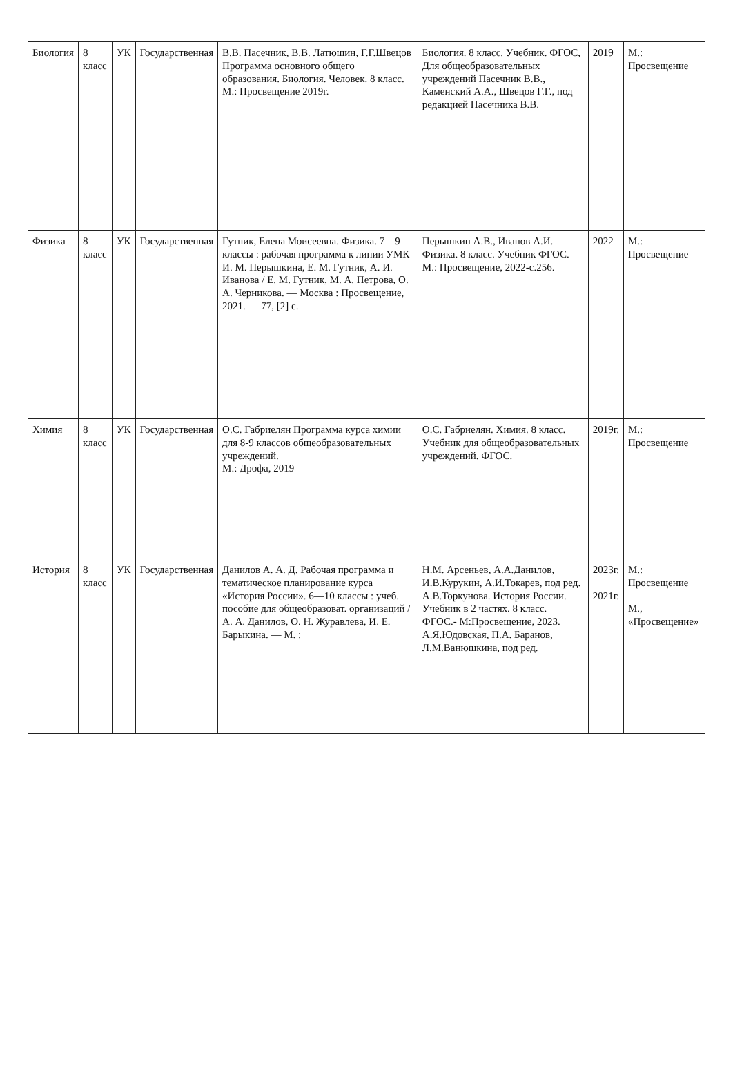| Биология | 8 класс | УК | Государственная | В.В. Пасечник, В.В. Латюшин, Г.Г.Швецов Программа основного общего образования. Биология. Человек. 8 класс. М.: Просвещение 2019г. | Биология. 8 класс. Учебник. ФГОС, Для общеобразовательных учреждений Пасечник В.В., Каменский А.А., Швецов Г.Г., под редакцией Пасечника В.В. | 2019 | М.: Просвещение |
| Физика | 8 класс | УК | Государственная | Гутник, Елена Моисеевна. Физика. 7—9 классы : рабочая программа к линии УМК И. М. Перышкина, Е. М. Гутник, А. И. Иванова / Е. М. Гутник, М. А. Петрова, О. А. Черникова. — Москва : Просвещение, 2021. — 77, [2] с. | Перышкин А.В., Иванов А.И. Физика. 8 класс. Учебник ФГОС.– М.: Просвещение, 2022-с.256. | 2022 | М.: Просвещение |
| Химия | 8 класс | УК | Государственная | О.С. Габриелян Программа курса химии для 8-9 классов общеобразовательных учреждений. М.: Дрофа, 2019 | О.С. Габриелян. Химия. 8 класс. Учебник для общеобразовательных учреждений. ФГОС. | 2019г. | М.: Просвещение |
| История | 8 класс | УК | Государственная | Данилов А. А. Д. Рабочая программа и тематическое планирование курса «История России». 6—10 классы : учеб. пособие для общеобразоват. организаций / А. А. Данилов, О. Н. Журавлева, И. Е. Барыкина. — М. : | Н.М. Арсеньев, А.А.Данилов, И.В.Курукин, А.И.Токарев, под ред. А.В.Торкунова. История России. Учебник в 2 частях. 8 класс. ФГОС.- М:Просвещение, 2023. А.Я.Юдовская, П.А. Баранов, Л.М.Ванюшкина, под ред. | 2023г. 2021г. | М.: Просвещение М., «Просвещение» |